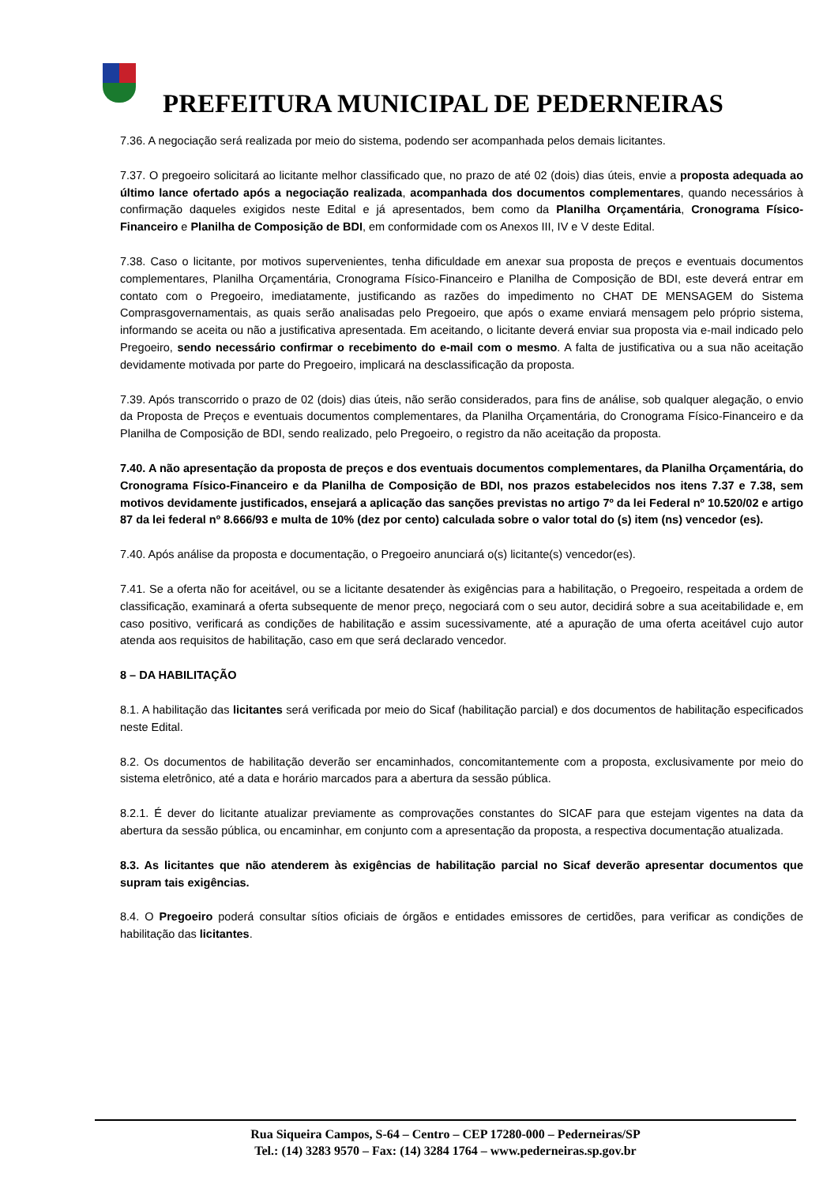PREFEITURA MUNICIPAL DE PEDERNEIRAS
7.36. A negociação será realizada por meio do sistema, podendo ser acompanhada pelos demais licitantes.
7.37. O pregoeiro solicitará ao licitante melhor classificado que, no prazo de até 02 (dois) dias úteis, envie a proposta adequada ao último lance ofertado após a negociação realizada, acompanhada dos documentos complementares, quando necessários à confirmação daqueles exigidos neste Edital e já apresentados, bem como da Planilha Orçamentária, Cronograma Físico-Financeiro e Planilha de Composição de BDI, em conformidade com os Anexos III, IV e V deste Edital.
7.38. Caso o licitante, por motivos supervenientes, tenha dificuldade em anexar sua proposta de preços e eventuais documentos complementares, Planilha Orçamentária, Cronograma Físico-Financeiro e Planilha de Composição de BDI, este deverá entrar em contato com o Pregoeiro, imediatamente, justificando as razões do impedimento no CHAT DE MENSAGEM do Sistema Comprasgovernamentais, as quais serão analisadas pelo Pregoeiro, que após o exame enviará mensagem pelo próprio sistema, informando se aceita ou não a justificativa apresentada. Em aceitando, o licitante deverá enviar sua proposta via e-mail indicado pelo Pregoeiro, sendo necessário confirmar o recebimento do e-mail com o mesmo. A falta de justificativa ou a sua não aceitação devidamente motivada por parte do Pregoeiro, implicará na desclassificação da proposta.
7.39. Após transcorrido o prazo de 02 (dois) dias úteis, não serão considerados, para fins de análise, sob qualquer alegação, o envio da Proposta de Preços e eventuais documentos complementares, da Planilha Orçamentária, do Cronograma Físico-Financeiro e da Planilha de Composição de BDI, sendo realizado, pelo Pregoeiro, o registro da não aceitação da proposta.
7.40. A não apresentação da proposta de preços e dos eventuais documentos complementares, da Planilha Orçamentária, do Cronograma Físico-Financeiro e da Planilha de Composição de BDI, nos prazos estabelecidos nos itens 7.37 e 7.38, sem motivos devidamente justificados, ensejará a aplicação das sanções previstas no artigo 7º da lei Federal nº 10.520/02 e artigo 87 da lei federal nº 8.666/93 e multa de 10% (dez por cento) calculada sobre o valor total do (s) item (ns) vencedor (es).
7.40. Após análise da proposta e documentação, o Pregoeiro anunciará o(s) licitante(s) vencedor(es).
7.41. Se a oferta não for aceitável, ou se a licitante desatender às exigências para a habilitação, o Pregoeiro, respeitada a ordem de classificação, examinará a oferta subsequente de menor preço, negociará com o seu autor, decidirá sobre a sua aceitabilidade e, em caso positivo, verificará as condições de habilitação e assim sucessivamente, até a apuração de uma oferta aceitável cujo autor atenda aos requisitos de habilitação, caso em que será declarado vencedor.
8 – DA HABILITAÇÃO
8.1. A habilitação das licitantes será verificada por meio do Sicaf (habilitação parcial) e dos documentos de habilitação especificados neste Edital.
8.2. Os documentos de habilitação deverão ser encaminhados, concomitantemente com a proposta, exclusivamente por meio do sistema eletrônico, até a data e horário marcados para a abertura da sessão pública.
8.2.1. É dever do licitante atualizar previamente as comprovações constantes do SICAF para que estejam vigentes na data da abertura da sessão pública, ou encaminhar, em conjunto com a apresentação da proposta, a respectiva documentação atualizada.
8.3. As licitantes que não atenderem às exigências de habilitação parcial no Sicaf deverão apresentar documentos que supram tais exigências.
8.4. O Pregoeiro poderá consultar sítios oficiais de órgãos e entidades emissores de certidões, para verificar as condições de habilitação das licitantes.
Rua Siqueira Campos, S-64 – Centro – CEP 17280-000 – Pederneiras/SP
Tel.: (14) 3283 9570 – Fax: (14) 3284 1764 – www.pederneiras.sp.gov.br